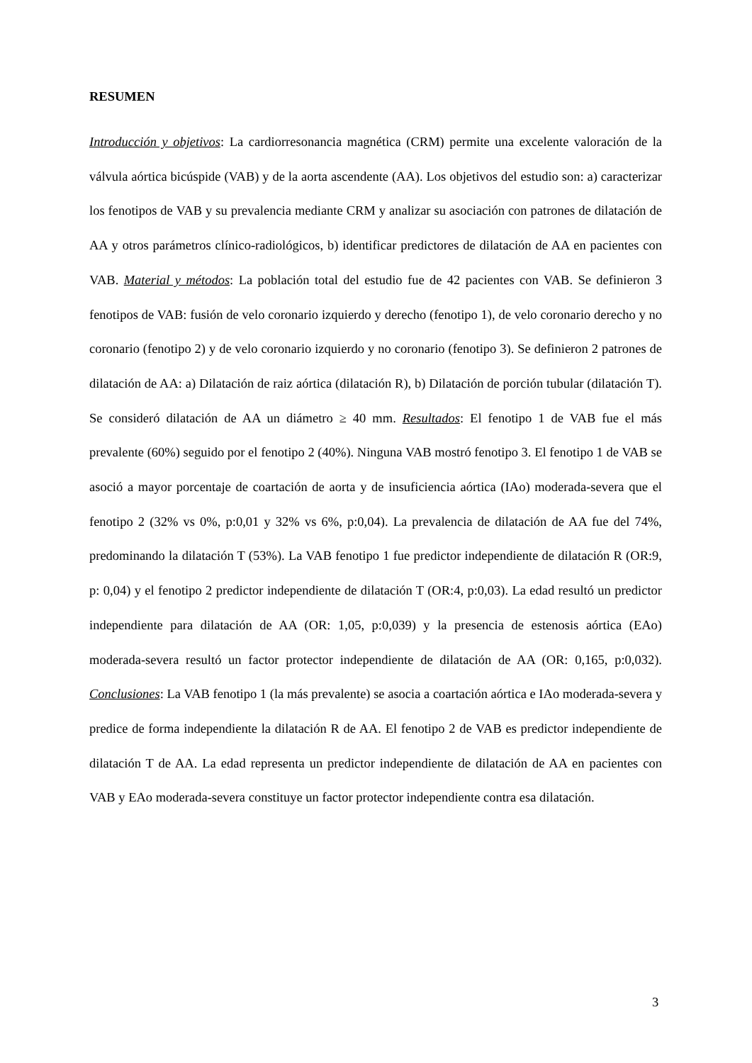RESUMEN
Introducción y objetivos: La cardiorresonancia magnética (CRM) permite una excelente valoración de la válvula aórtica bicúspide (VAB) y de la aorta ascendente (AA). Los objetivos del estudio son: a) caracterizar los fenotipos de VAB y su prevalencia mediante CRM y analizar su asociación con patrones de dilatación de AA y otros parámetros clínico-radiológicos, b) identificar predictores de dilatación de AA en pacientes con VAB. Material y métodos: La población total del estudio fue de 42 pacientes con VAB. Se definieron 3 fenotipos de VAB: fusión de velo coronario izquierdo y derecho (fenotipo 1), de velo coronario derecho y no coronario (fenotipo 2) y de velo coronario izquierdo y no coronario (fenotipo 3). Se definieron 2 patrones de dilatación de AA: a) Dilatación de raiz aórtica (dilatación R), b) Dilatación de porción tubular (dilatación T). Se consideró dilatación de AA un diámetro ≥ 40 mm. Resultados: El fenotipo 1 de VAB fue el más prevalente (60%) seguido por el fenotipo 2 (40%). Ninguna VAB mostró fenotipo 3. El fenotipo 1 de VAB se asoció a mayor porcentaje de coartación de aorta y de insuficiencia aórtica (IAo) moderada-severa que el fenotipo 2 (32% vs 0%, p:0,01 y 32% vs 6%, p:0,04). La prevalencia de dilatación de AA fue del 74%, predominando la dilatación T (53%). La VAB fenotipo 1 fue predictor independiente de dilatación R (OR:9, p: 0,04) y el fenotipo 2 predictor independiente de dilatación T (OR:4, p:0,03). La edad resultó un predictor independiente para dilatación de AA (OR: 1,05, p:0,039) y la presencia de estenosis aórtica (EAo) moderada-severa resultó un factor protector independiente de dilatación de AA (OR: 0,165, p:0,032). Conclusiones: La VAB fenotipo 1 (la más prevalente) se asocia a coartación aórtica e IAo moderada-severa y predice de forma independiente la dilatación R de AA. El fenotipo 2 de VAB es predictor independiente de dilatación T de AA. La edad representa un predictor independiente de dilatación de AA en pacientes con VAB y EAo moderada-severa constituye un factor protector independiente contra esa dilatación.
3